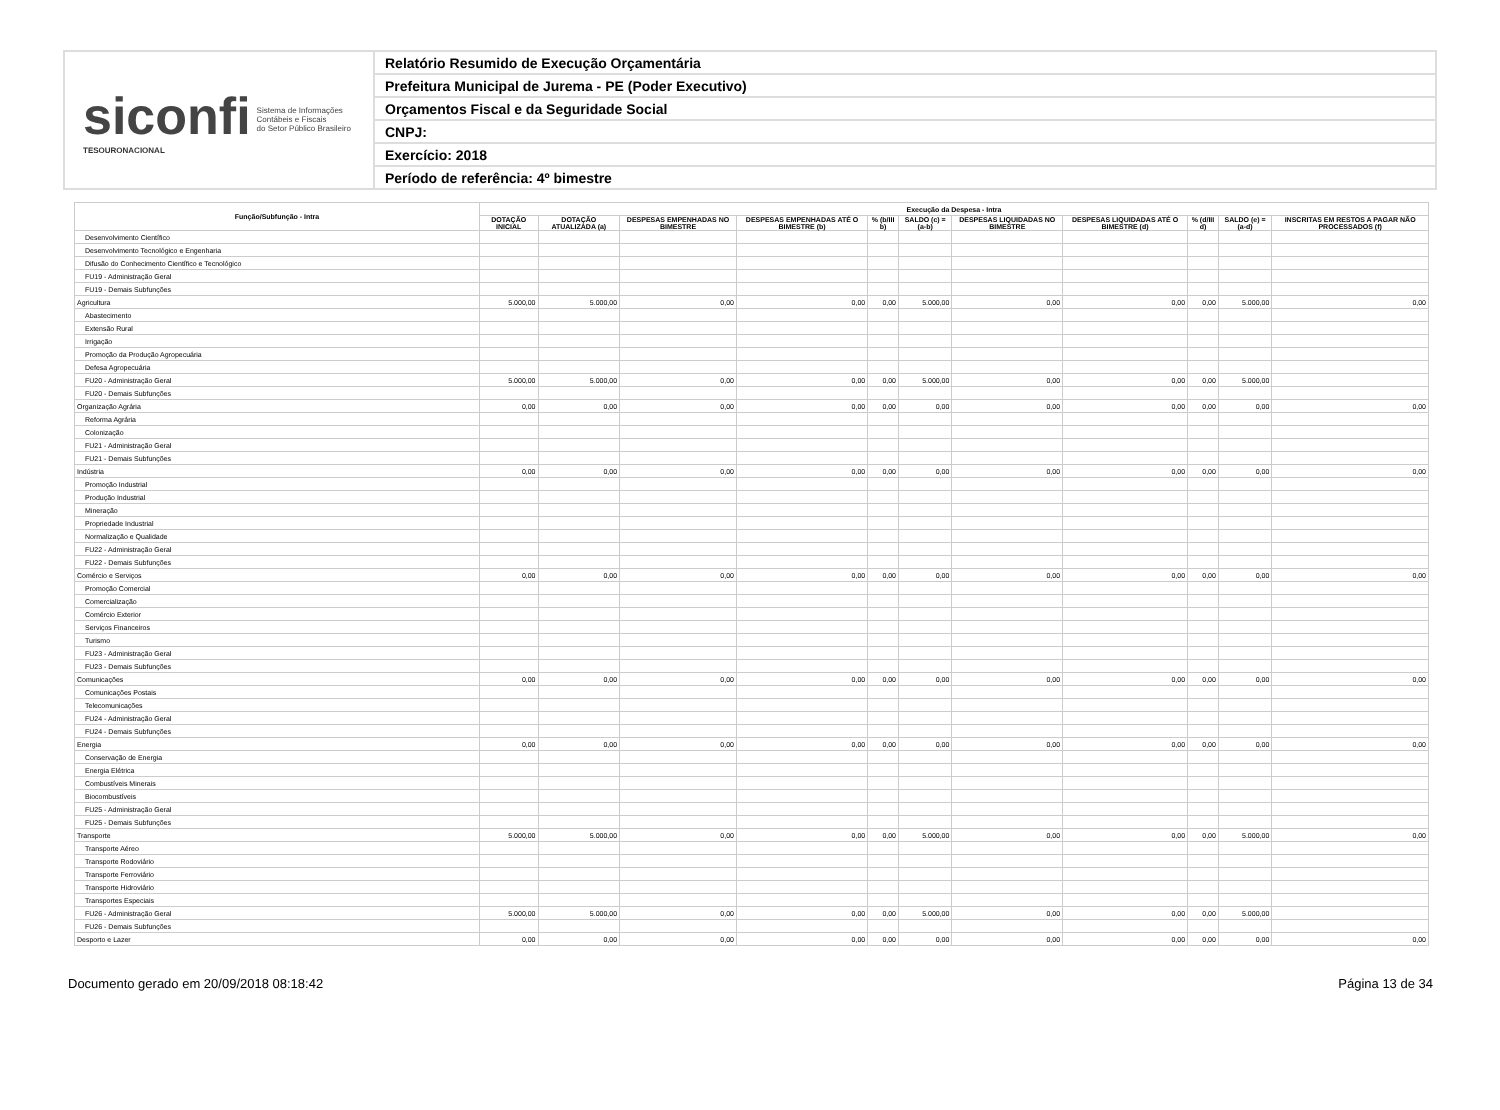siconfi Sistema de Informações
Contábeis e Fiscais
do Setor Público Brasileiro
TESOURONACIONAL
Relatório Resumido de Execução Orçamentária
Prefeitura Municipal de Jurema - PE (Poder Executivo)
Orçamentos Fiscal e da Seguridade Social
CNPJ:
Exercício: 2018
Período de referência: 4º bimestre
| Função/Subfunção - Intra | Execução da Despesa - Intra | | | | | | | | | | |
| --- | --- | --- | --- | --- | --- | --- | --- | --- | --- | --- | --- |
| | DOTAÇÃO INICIAL | DOTAÇÃO ATUALIZADA (a) | DESPESAS EMPENHADAS NO BIMESTRE | DESPESAS EMPENHADAS ATÉ O BIMESTRE (b) | % (b/III b) | SALDO (c) = (a-b) | DESPESAS LIQUIDADAS NO BIMESTRE | DESPESAS LIQUIDADAS ATÉ O BIMESTRE (d) | % (d/III d) | SALDO (e) = (a-d) | INSCRITAS EM RESTOS A PAGAR NÃO PROCESSADOS (f) |
| Desenvolvimento Científico | | | | | | | | | | | |
| Desenvolvimento Tecnológico e Engenharia | | | | | | | | | | | |
| Difusão do Conhecimento Científico e Tecnológico | | | | | | | | | | | |
| FU19 - Administração Geral | | | | | | | | | | | |
| FU19 - Demais Subfunções | | | | | | | | | | | |
| Agricultura | 5.000,00 | 5.000,00 | 0,00 | 0,00 | 0,00 | 5.000,00 | 0,00 | 0,00 | 0,00 | 5.000,00 | 0,00 |
| Abastecimento | | | | | | | | | | | |
| Extensão Rural | | | | | | | | | | | |
| Irrigação | | | | | | | | | | | |
| Promoção da Produção Agropecuária | | | | | | | | | | | |
| Defesa Agropecuária | | | | | | | | | | | |
| FU20 - Administração Geral | 5.000,00 | 5.000,00 | 0,00 | 0,00 | 0,00 | 5.000,00 | 0,00 | 0,00 | 0,00 | 5.000,00 | |
| FU20 - Demais Subfunções | | | | | | | | | | | |
| Organização Agrária | 0,00 | 0,00 | 0,00 | 0,00 | 0,00 | 0,00 | 0,00 | 0,00 | 0,00 | 0,00 | 0,00 |
| Reforma Agrária | | | | | | | | | | | |
| Colonização | | | | | | | | | | | |
| FU21 - Administração Geral | | | | | | | | | | | |
| FU21 - Demais Subfunções | | | | | | | | | | | |
| Indústria | 0,00 | 0,00 | 0,00 | 0,00 | 0,00 | 0,00 | 0,00 | 0,00 | 0,00 | 0,00 | 0,00 |
| Promoção Industrial | | | | | | | | | | | |
| Produção Industrial | | | | | | | | | | | |
| Mineração | | | | | | | | | | | |
| Propriedade Industrial | | | | | | | | | | | |
| Normalização e Qualidade | | | | | | | | | | | |
| FU22 - Administração Geral | | | | | | | | | | | |
| FU22 - Demais Subfunções | | | | | | | | | | | |
| Comércio e Serviços | 0,00 | 0,00 | 0,00 | 0,00 | 0,00 | 0,00 | 0,00 | 0,00 | 0,00 | 0,00 | 0,00 |
| Promoção Comercial | | | | | | | | | | | |
| Comercialização | | | | | | | | | | | |
| Comércio Exterior | | | | | | | | | | | |
| Serviços Financeiros | | | | | | | | | | | |
| Turismo | | | | | | | | | | | |
| FU23 - Administração Geral | | | | | | | | | | | |
| FU23 - Demais Subfunções | | | | | | | | | | | |
| Comunicações | 0,00 | 0,00 | 0,00 | 0,00 | 0,00 | 0,00 | 0,00 | 0,00 | 0,00 | 0,00 | 0,00 |
| Comunicações Postais | | | | | | | | | | | |
| Telecomunicações | | | | | | | | | | | |
| FU24 - Administração Geral | | | | | | | | | | | |
| FU24 - Demais Subfunções | | | | | | | | | | | |
| Energia | 0,00 | 0,00 | 0,00 | 0,00 | 0,00 | 0,00 | 0,00 | 0,00 | 0,00 | 0,00 | 0,00 |
| Conservação de Energia | | | | | | | | | | | |
| Energia Elétrica | | | | | | | | | | | |
| Combustíveis Minerais | | | | | | | | | | | |
| Biocombustíveis | | | | | | | | | | | |
| FU25 - Administração Geral | | | | | | | | | | | |
| FU25 - Demais Subfunções | | | | | | | | | | | |
| Transporte | 5.000,00 | 5.000,00 | 0,00 | 0,00 | 0,00 | 5.000,00 | 0,00 | 0,00 | 0,00 | 5.000,00 | 0,00 |
| Transporte Aéreo | | | | | | | | | | | |
| Transporte Rodoviário | | | | | | | | | | | |
| Transporte Ferroviário | | | | | | | | | | | |
| Transporte Hidroviário | | | | | | | | | | | |
| Transportes Especiais | | | | | | | | | | | |
| FU26 - Administração Geral | 5.000,00 | 5.000,00 | 0,00 | 0,00 | 0,00 | 5.000,00 | 0,00 | 0,00 | 0,00 | 5.000,00 | |
| FU26 - Demais Subfunções | | | | | | | | | | | |
| Desporto e Lazer | 0,00 | 0,00 | 0,00 | 0,00 | 0,00 | 0,00 | 0,00 | 0,00 | 0,00 | 0,00 | 0,00 |
Documento gerado em 20/09/2018 08:18:42 Página 13 de 34